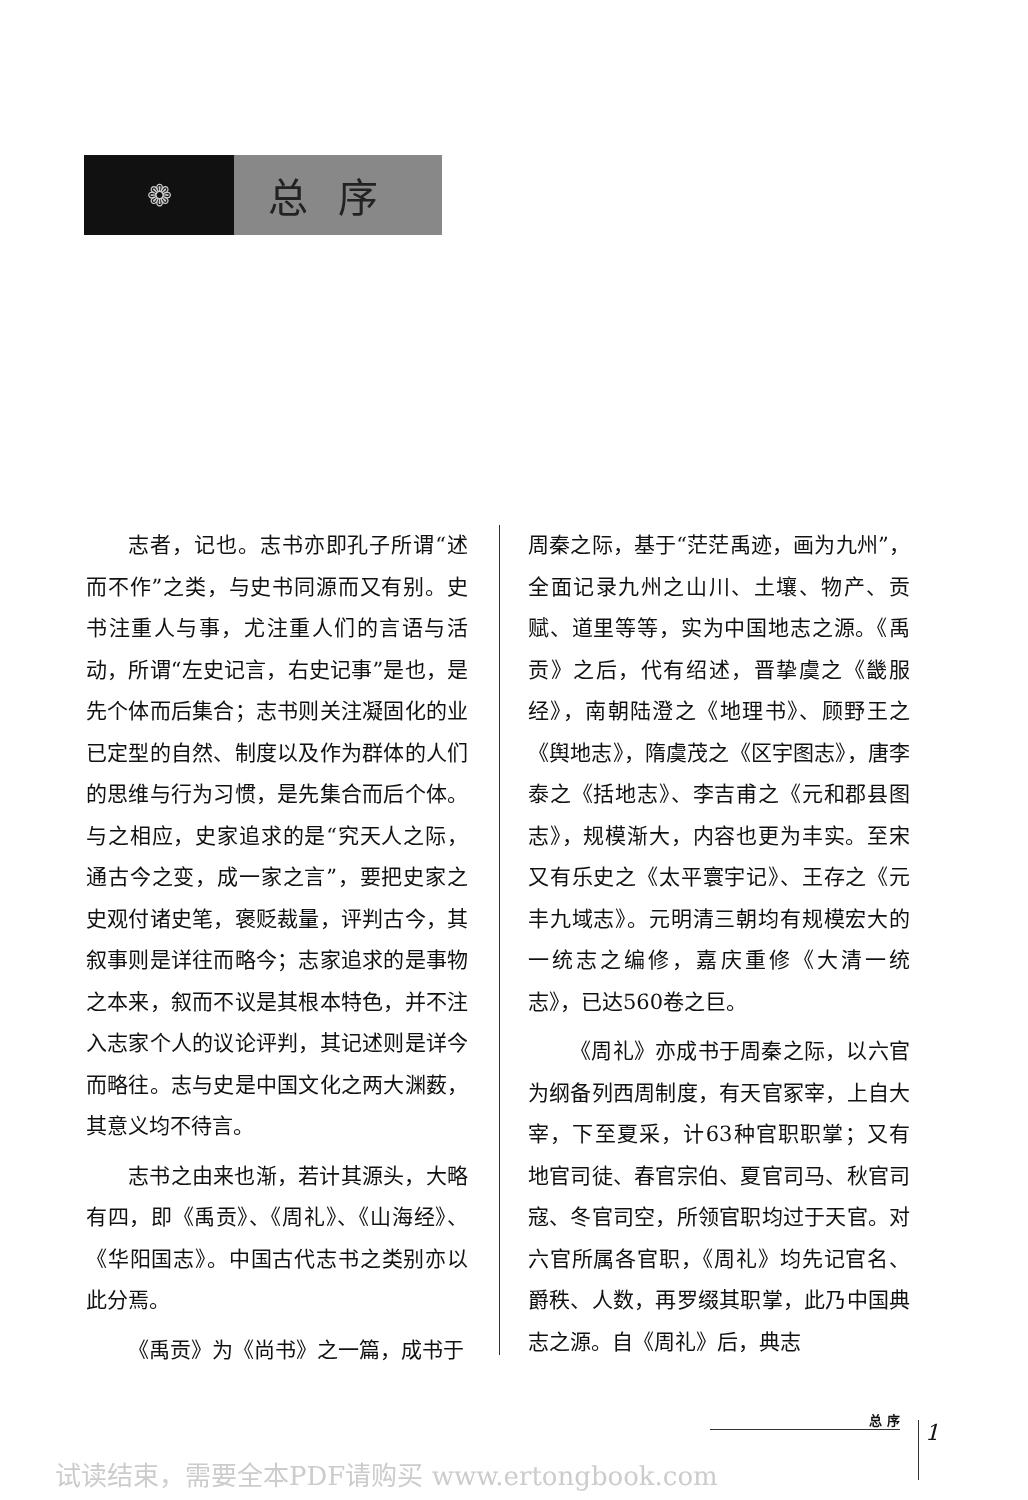❁
总序
志者，记也。志书亦即孔子所谓“述而不作”之类，与史书同源而又有别。史书注重人与事，尤注重人们的言语与活动，所谓“左史记言，右史记事”是也，是先个体而后集合；志书则关注凝固化的业已定型的自然、制度以及作为群体的人们的思维与行为习惯，是先集合而后个体。与之相应，史家追求的是“究天人之际，通古今之变，成一家之言”，要把史家之史观付诸史笔，褒贬裁量，评判古今，其叙事则是详往而略今；志家追求的是事物之本来，叙而不议是其根本特色，并不注入志家个人的议论评判，其记述则是详今而略往。志与史是中国文化之两大渊薮，其意义均不待言。
志书之由来也渐，若计其源头，大略有四，即《禹贡》、《周礼》、《山海经》、《华阳国志》。中国古代志书之类别亦以此分焉。
《禹贡》为《尚书》之一篇，成书于
周秦之际，基于“茫茫禹迹，画为九州”，全面记录九州之山川、土壤、物产、贡赋、道里等等，实为中国地志之源。《禹贡》之后，代有绍述，晋挚虞之《畿服经》，南朝陆澄之《地理书》、顾野王之《舆地志》，隋虞茂之《区宇图志》，唐李泰之《括地志》、李吉甫之《元和郡县图志》，规模渐大，内容也更为丰实。至宋又有乐史之《太平寰宇记》、王存之《元丰九域志》。元明清三朝均有规模宏大的一统志之编修，嘉庆重修《大清一统志》，已达560卷之巨。
《周礼》亦成书于周秦之际，以六官为纲备列西周制度，有天官冢宰，上自大宰，下至夏采，计63种官职职掌；又有地官司徒、春官宗伯、夏官司马、秋官司寇、冬官司空，所领官职均过于天官。对六官所属各官职，《周礼》均先记官名、爵秩、人数，再罗缀其职掌，此乃中国典志之源。自《周礼》后，典志
总 序
1
试读结束，需要全本PDF请购买 www.ertongbook.com